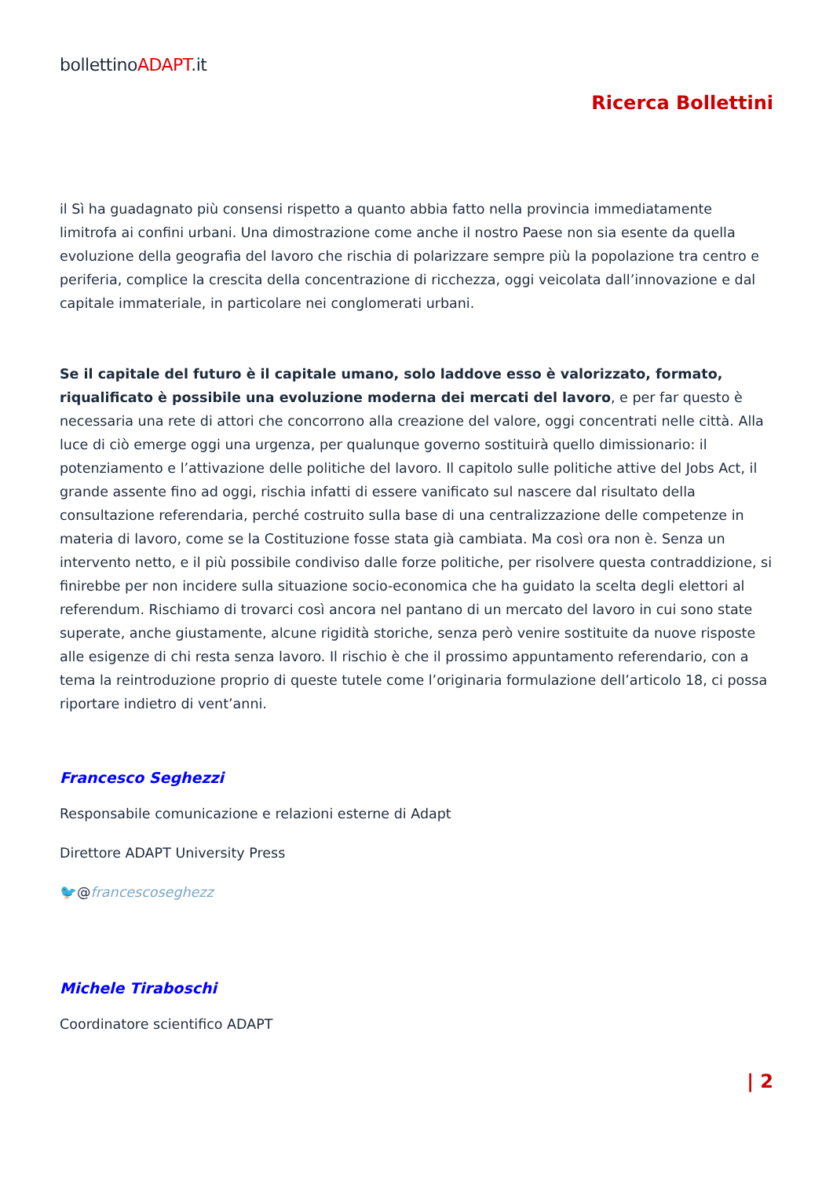bollettinoADAPT.it
Ricerca Bollettini
il Sì ha guadagnato più consensi rispetto a quanto abbia fatto nella provincia immediatamente limitrofa ai confini urbani. Una dimostrazione come anche il nostro Paese non sia esente da quella evoluzione della geografia del lavoro che rischia di polarizzare sempre più la popolazione tra centro e periferia, complice la crescita della concentrazione di ricchezza, oggi veicolata dall’innovazione e dal capitale immateriale, in particolare nei conglomerati urbani.
Se il capitale del futuro è il capitale umano, solo laddove esso è valorizzato, formato, riqualificato è possibile una evoluzione moderna dei mercati del lavoro, e per far questo è necessaria una rete di attori che concorrono alla creazione del valore, oggi concentrati nelle città. Alla luce di ciò emerge oggi una urgenza, per qualunque governo sostituirà quello dimissionario: il potenziamento e l’attivazione delle politiche del lavoro. Il capitolo sulle politiche attive del Jobs Act, il grande assente fino ad oggi, rischia infatti di essere vanificato sul nascere dal risultato della consultazione referendaria, perché costruito sulla base di una centralizzazione delle competenze in materia di lavoro, come se la Costituzione fosse stata già cambiata. Ma così ora non è. Senza un intervento netto, e il più possibile condiviso dalle forze politiche, per risolvere questa contraddizione, si finirebbe per non incidere sulla situazione socio-economica che ha guidato la scelta degli elettori al referendum. Rischiamo di trovarci così ancora nel pantano di un mercato del lavoro in cui sono state superate, anche giustamente, alcune rigidità storiche, senza però venire sostituite da nuove risposte alle esigenze di chi resta senza lavoro. Il rischio è che il prossimo appuntamento referendario, con a tema la reintroduzione proprio di queste tutele come l’originaria formulazione dell’articolo 18, ci possa riportare indietro di vent’anni.
Francesco Seghezzi
Responsabile comunicazione e relazioni esterne di Adapt
Direttore ADAPT University Press
🐦@francescoseghezz
Michele Tiraboschi
Coordinatore scientifico ADAPT
| 2